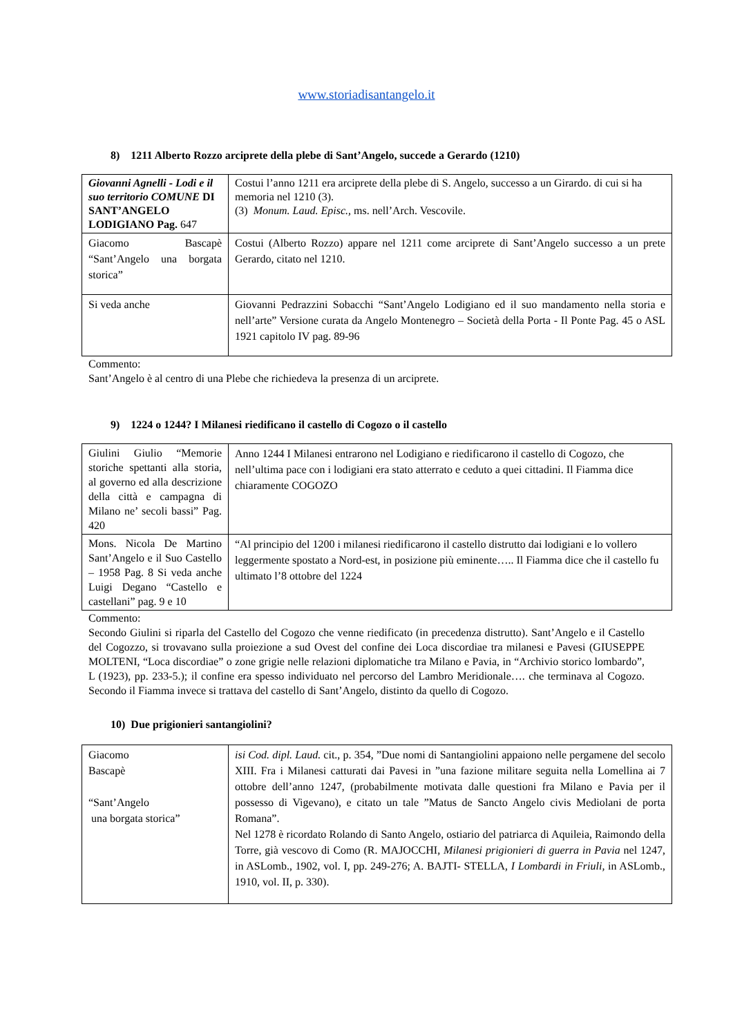www.storiadisantangelo.it
8) 1211 Alberto Rozzo arciprete della plebe di Sant’Angelo, succede a Gerardo (1210)
| Giovanni Agnelli - Lodi e il suo territorio COMUNE DI SANT’ANGELO LODIGIANO Pag. 647 | Costui l’anno 1211 era arciprete della plebe di S. Angelo, successo a un Girardo. di cui si ha memoria nel 1210 (3). (3) Monum. Laud. Episc., ms. nell’Arch. Vescovile. |
| Giacomo Bascapè “Sant’Angelo una borgata storica” | Costui (Alberto Rozzo) appare nel 1211 come arciprete di Sant’Angelo successo a un prete Gerardo, citato nel 1210. |
| Si veda anche | Giovanni Pedrazzini Sobacchi “Sant’Angelo Lodigiano ed il suo mandamento nella storia e nell’arte” Versione curata da Angelo Montenegro – Società della Porta - Il Ponte Pag. 45 o ASL 1921 capitolo IV pag. 89-96 |
Commento:
Sant’Angelo è al centro di una Plebe che richiedeva la presenza di un arciprete.
9) 1224 o 1244? I Milanesi riedificano il castello di Cogozo o il castello
| Giulini Giulio “Memorie storiche spettanti alla storia, al governo ed alla descrizione della città e campagna di Milano ne’ secoli bassi” Pag. 420 | Anno 1244 I Milanesi entrarono nel Lodigiano e riedificarono il castello di Cogozo, che nell’ultima pace con i lodigiani era stato atterrato e ceduto a quei cittadini. Il Fiamma dice chiaramente COGOZO |
| Mons. Nicola De Martino Sant’Angelo e il Suo Castello – 1958 Pag. 8 Si veda anche Luigi Degano “Castello e castellani” pag. 9 e 10 | “Al principio del 1200 i milanesi riedificarono il castello distrutto dai lodigiani e lo vollero leggermente spostato a Nord-est, in posizione più eminente….. Il Fiamma dice che il castello fu ultimato l’8 ottobre del 1224 |
Commento:
Secondo Giulini si riparla del Castello del Cogozo che venne riedificato (in precedenza distrutto). Sant’Angelo e il Castello del Cogozzo, si trovavano sulla proiezione a sud Ovest del confine dei Loca discordiae tra milanesi e Pavesi (GIUSEPPE MOLTENI, “Loca discordiae” o zone grigie nelle relazioni diplomatiche tra Milano e Pavia, in “Archivio storico lombardo”, L (1923), pp. 233-5.); il confine era spesso individuato nel percorso del Lambro Meridionale…. che terminava al Cogozo. Secondo il Fiamma invece si trattava del castello di Sant’Angelo, distinto da quello di Cogozo.
10) Due prigionieri santangiolini?
| Giacomo Bascapè “Sant’Angelo una borgata storica” | isi Cod. dipl. Laud. cit., p. 354, ”Due nomi di Santangiolini appaiono nelle pergamene del secolo XIII. Fra i Milanesi catturati dai Pavesi in ”una fazione militare seguita nella Lomellina ai 7 ottobre dell’anno 1247, (probabilmente motivata dalle questioni fra Milano e Pavia per il possesso di Vigevano), e citato un tale ”Matus de Sancto Angelo civis Mediolani de porta Romana”. Nel 1278 è ricordato Rolando di Santo Angelo, ostiario del patriarca di Aquileia, Raimondo della Torre, già vescovo di Como (R. MAJOCCHI, Milanesi prigionieri di guerra in Pavia nel 1247, in ASLomb., 1902, vol. I, pp. 249-276; A. BAJTI- STELLA, I Lombardi in Friuli, in ASLomb., 1910, vol. II, p. 330). |